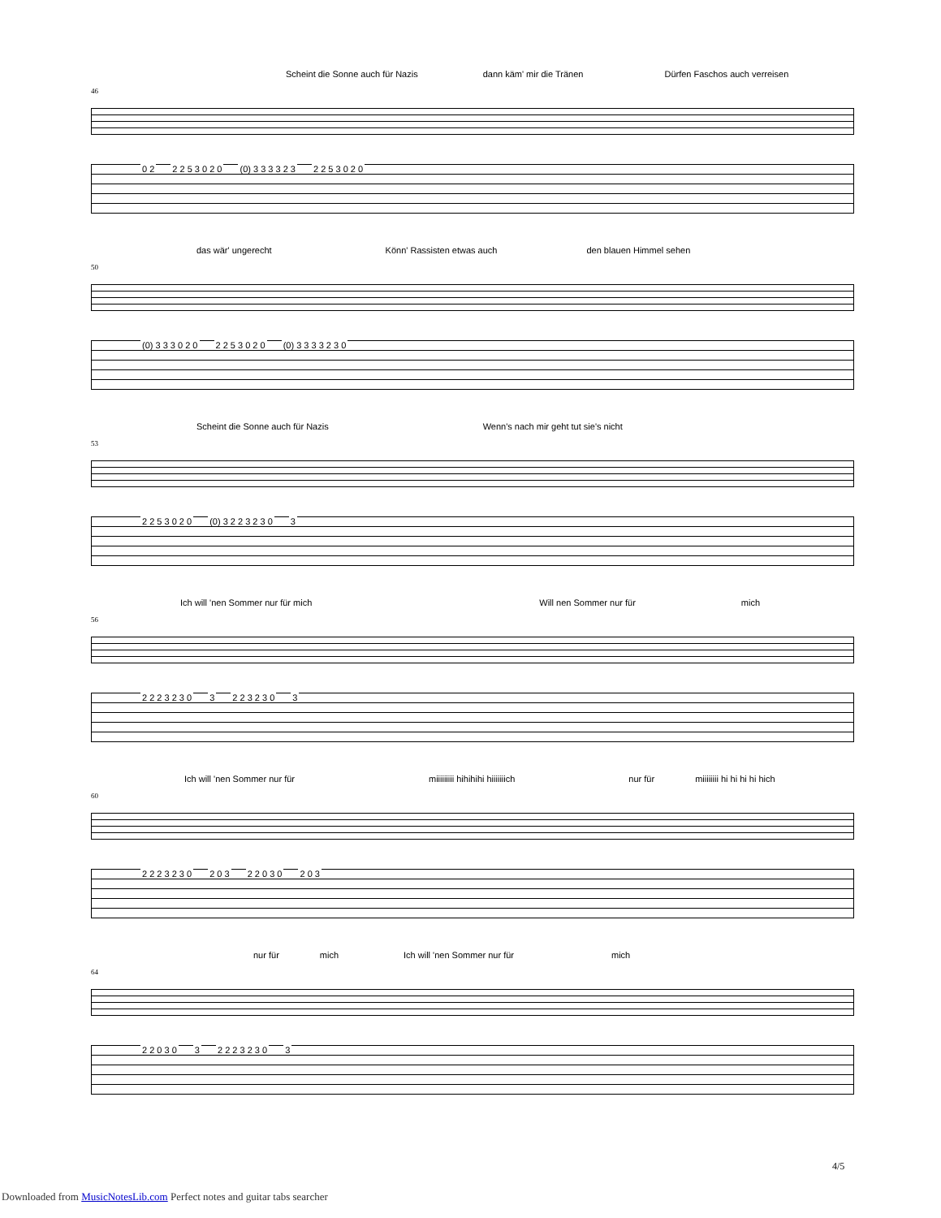Scheint die Sonne auch für Nazis dann käm' mir die Tränen Dürfen Faschos auch verreisen
46
0 2 2 2 5 3 0 2 0 (0) 3 3 3 3 2 3 2 2 5 3 0 2 0
das wär' ungerecht Könn' Rassisten etwas auch den blauen Himmel sehen
50
(0) 3 3 3 0 2 0 2 2 5 3 0 2 0 (0) 3 3 3 3 2 3 0
Scheint die Sonne auch für Nazis Wenn's nach mir geht tut sie's nicht
53
2 2 5 3 0 2 0 (0) 3 2 2 3 2 3 0 3
Ich will 'nen Sommer nur für mich Will nen Sommer nur für mich
56
2 2 2 3 2 3 0 3 2 2 3 2 3 0 3
Ich will 'nen Sommer nur für miiiiiiiii hihihihi hiiiiiiich nur für miiiiiiii hi hi hi hi hich
60
2 2 2 3 2 3 0 2 0 3 2 2 0 3 0 2 0 3
nur für mich Ich will 'nen Sommer nur für mich
64
2 2 0 3 0 3 2 2 2 3 2 3 0 3
4/5
Downloaded from MusicNotesLib.com Perfect notes and guitar tabs searcher